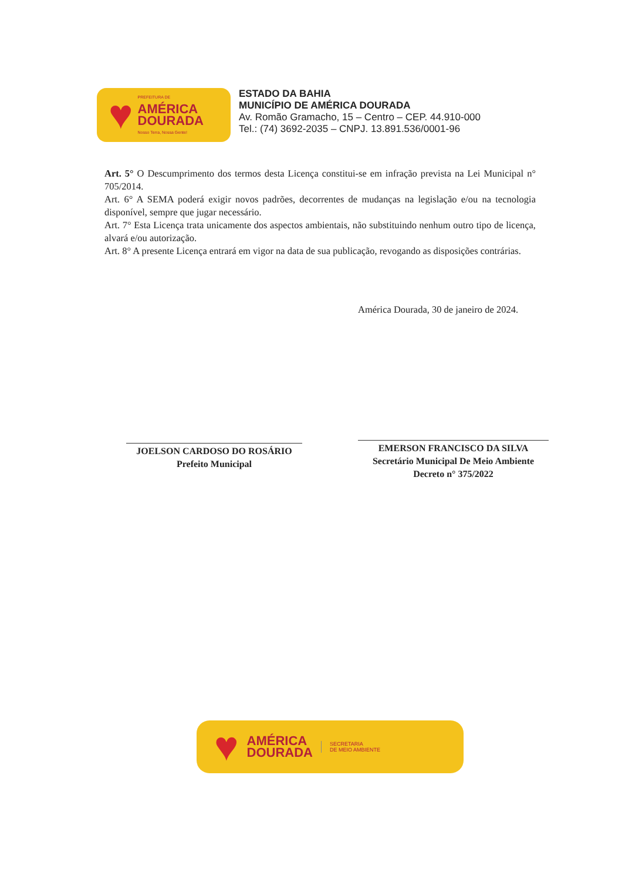♥
PREFEITURA DE
AMÉRICA
DOURADA
Nosso Terra, Nossa Gente!
ESTADO DA BAHIA
MUNICÍPIO DE AMÉRICA DOURADA
Av. Romão Gramacho, 15 – Centro – CEP. 44.910-000
Tel.: (74) 3692-2035 – CNPJ. 13.891.536/0001-96
Art. 5° O Descumprimento dos termos desta Licença constitui-se em infração prevista na Lei Municipal n° 705/2014.
Art. 6° A SEMA poderá exigir novos padrões, decorrentes de mudanças na legislação e/ou na tecnologia disponível, sempre que jugar necessário.
Art. 7° Esta Licença trata unicamente dos aspectos ambientais, não substituindo nenhum outro tipo de licença, alvará e/ou autorização.
Art. 8° A presente Licença entrará em vigor na data de sua publicação, revogando as disposições contrárias.
América Dourada, 30 de janeiro de 2024.
JOELSON CARDOSO DO ROSÁRIO
Prefeito Municipal
EMERSON FRANCISCO DA SILVA
Secretário Municipal De Meio Ambiente
Decreto n° 375/2022
♥
AMÉRICA
DOURADA
SECRETARIA
DE MEIO AMBIENTE